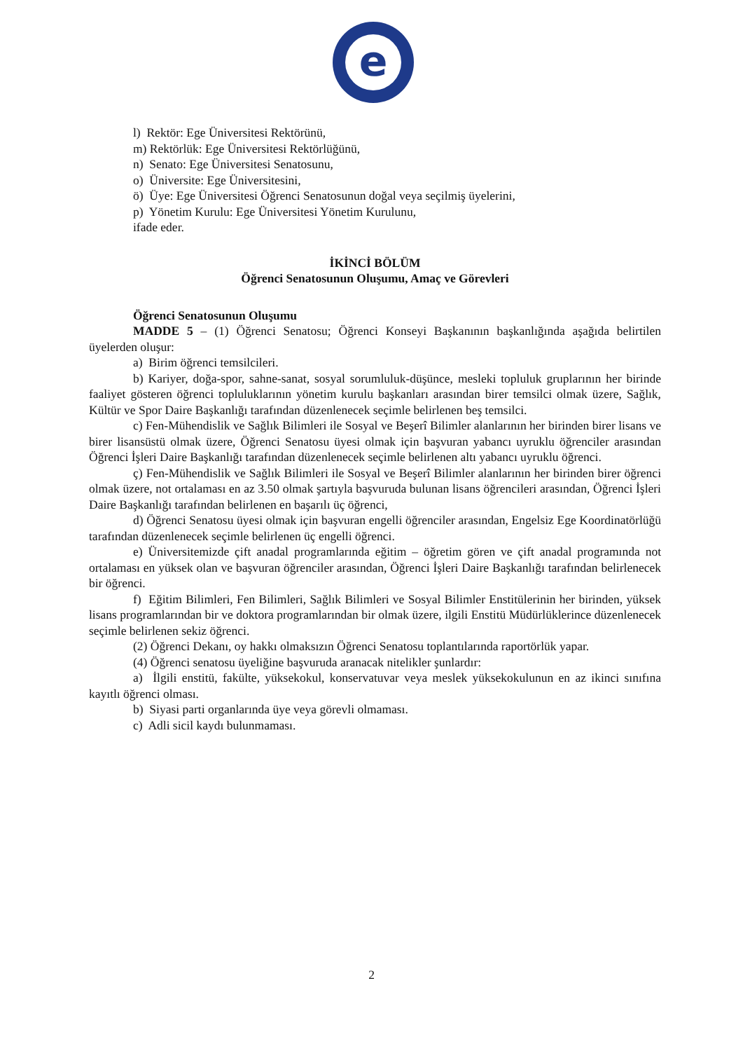e
l) Rektör: Ege Üniversitesi Rektörünü,
m) Rektörlük: Ege Üniversitesi Rektörlüğünü,
n) Senato: Ege Üniversitesi Senatosunu,
o) Üniversite: Ege Üniversitesini,
ö) Üye: Ege Üniversitesi Öğrenci Senatosunun doğal veya seçilmiş üyelerini,
p) Yönetim Kurulu: Ege Üniversitesi Yönetim Kurulunu,
ifade eder.
İKİNCİ BÖLÜM
Öğrenci Senatosunun Oluşumu, Amaç ve Görevleri
Öğrenci Senatosunun Oluşumu
MADDE 5 – (1) Öğrenci Senatosu; Öğrenci Konseyi Başkanının başkanlığında aşağıda belirtilen üyelerden oluşur:
a) Birim öğrenci temsilcileri.
b) Kariyer, doğa-spor, sahne-sanat, sosyal sorumluluk-düşünce, mesleki topluluk gruplarının her birinde faaliyet gösteren öğrenci topluluklarının yönetim kurulu başkanları arasından birer temsilci olmak üzere, Sağlık, Kültür ve Spor Daire Başkanlığı tarafından düzenlenecek seçimle belirlenen beş temsilci.
c) Fen-Mühendislik ve Sağlık Bilimleri ile Sosyal ve Beşerî Bilimler alanlarının her birinden birer lisans ve birer lisansüstü olmak üzere, Öğrenci Senatosu üyesi olmak için başvuran yabancı uyruklu öğrenciler arasından Öğrenci İşleri Daire Başkanlığı tarafından düzenlenecek seçimle belirlenen altı yabancı uyruklu öğrenci.
ç) Fen-Mühendislik ve Sağlık Bilimleri ile Sosyal ve Beşerî Bilimler alanlarının her birinden birer öğrenci olmak üzere, not ortalaması en az 3.50 olmak şartıyla başvuruda bulunan lisans öğrencileri arasından, Öğrenci İşleri Daire Başkanlığı tarafından belirlenen en başarılı üç öğrenci,
d) Öğrenci Senatosu üyesi olmak için başvuran engelli öğrenciler arasından, Engelsiz Ege Koordinatörlüğü tarafından düzenlenecek seçimle belirlenen üç engelli öğrenci.
e) Üniversitemizde çift anadal programlarında eğitim – öğretim gören ve çift anadal programında not ortalaması en yüksek olan ve başvuran öğrenciler arasından, Öğrenci İşleri Daire Başkanlığı tarafından belirlenecek bir öğrenci.
f) Eğitim Bilimleri, Fen Bilimleri, Sağlık Bilimleri ve Sosyal Bilimler Enstitülerinin her birinden, yüksek lisans programlarından bir ve doktora programlarından bir olmak üzere, ilgili Enstitü Müdürlüklerince düzenlenecek seçimle belirlenen sekiz öğrenci.
(2) Öğrenci Dekanı, oy hakkı olmaksızın Öğrenci Senatosu toplantılarında raportörlük yapar.
(4) Öğrenci senatosu üyeliğine başvuruda aranacak nitelikler şunlardır:
a) İlgili enstitü, fakülte, yüksekokul, konservatuvar veya meslek yüksekokulunun en az ikinci sınıfına kayıtlı öğrenci olması.
b) Siyasi parti organlarında üye veya görevli olmaması.
c) Adli sicil kaydı bulunmaması.
2